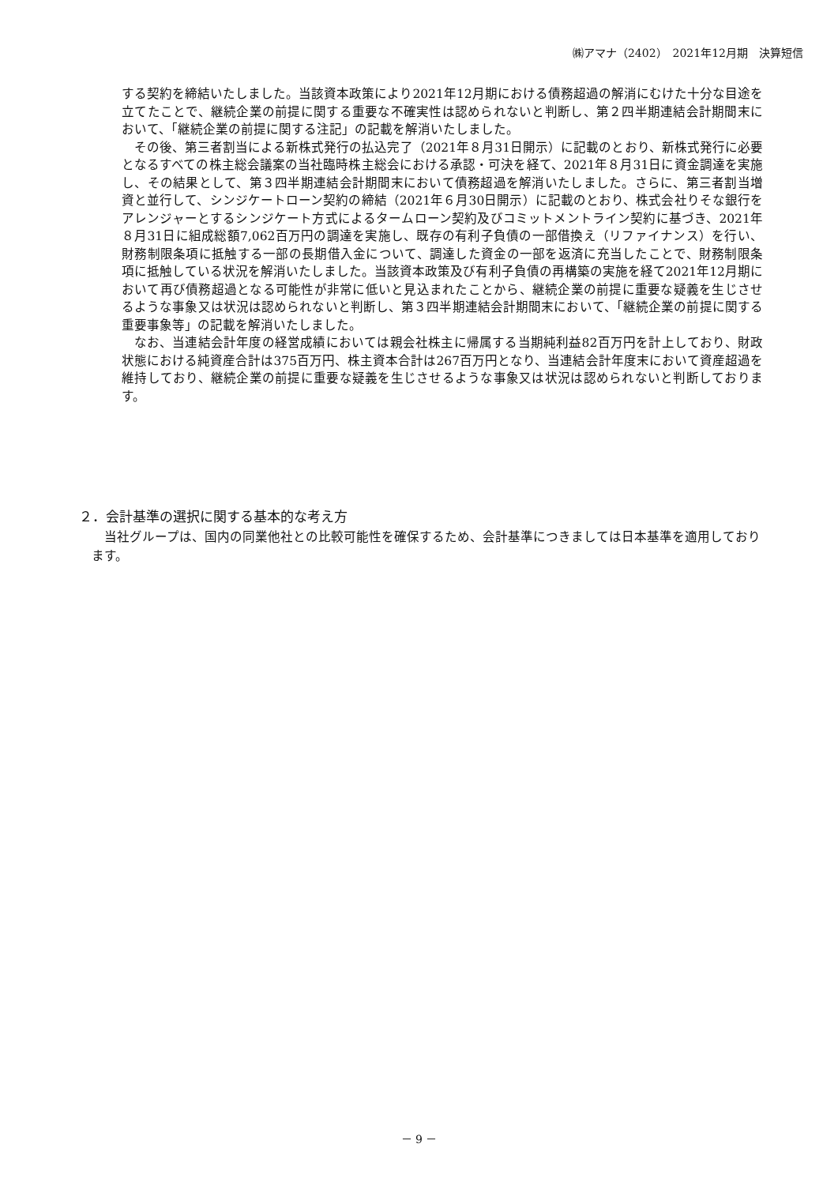㈱アマナ（2402）　2021年12月期　決算短信
する契約を締結いたしました。当該資本政策により2021年12月期における債務超過の解消にむけた十分な目途を立てたことで、継続企業の前提に関する重要な不確実性は認められないと判断し、第２四半期連結会計期間末において、「継続企業の前提に関する注記」の記載を解消いたしました。
その後、第三者割当による新株式発行の払込完了（2021年８月31日開示）に記載のとおり、新株式発行に必要となるすべての株主総会議案の当社臨時株主総会における承認・可決を経て、2021年８月31日に資金調達を実施し、その結果として、第３四半期連結会計期間末において債務超過を解消いたしました。さらに、第三者割当増資と並行して、シンジケートローン契約の締結（2021年６月30日開示）に記載のとおり、株式会社りそな銀行をアレンジャーとするシンジケート方式によるタームローン契約及びコミットメントライン契約に基づき、2021年８月31日に組成総額7,062百万円の調達を実施し、既存の有利子負債の一部借換え（リファイナンス）を行い、財務制限条項に抵触する一部の長期借入金について、調達した資金の一部を返済に充当したことで、財務制限条項に抵触している状況を解消いたしました。当該資本政策及び有利子負債の再構築の実施を経て2021年12月期において再び債務超過となる可能性が非常に低いと見込まれたことから、継続企業の前提に重要な疑義を生じさせるような事象又は状況は認められないと判断し、第３四半期連結会計期間末において、「継続企業の前提に関する重要事象等」の記載を解消いたしました。
なお、当連結会計年度の経営成績においては親会社株主に帰属する当期純利益82百万円を計上しており、財政状態における純資産合計は375百万円、株主資本合計は267百万円となり、当連結会計年度末において資産超過を維持しており、継続企業の前提に重要な疑義を生じさせるような事象又は状況は認められないと判断しております。
２．会計基準の選択に関する基本的な考え方
当社グループは、国内の同業他社との比較可能性を確保するため、会計基準につきましては日本基準を適用しております。
－ 9 －